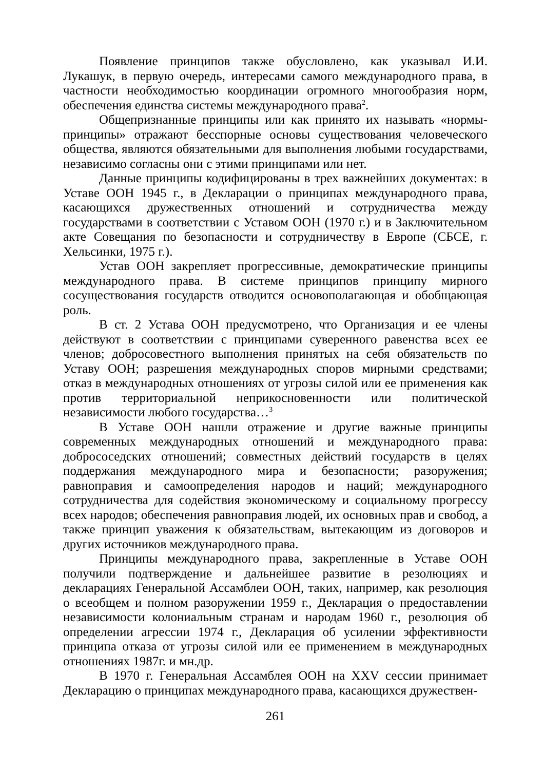Появление принципов также обусловлено, как указывал И.И. Лукашук, в первую очередь, интересами самого международного права, в частности необходимостью координации огромного многообразия норм, обеспечения единства системы международного права<sup>2</sup>.
Общепризнанные принципы или как принято их называть «нормы-принципы» отражают бесспорные основы существования человеческого общества, являются обязательными для выполнения любыми государствами, независимо согласны они с этими принципами или нет.
Данные принципы кодифицированы в трех важнейших документах: в Уставе ООН 1945 г., в Декларации о принципах международного права, касающихся дружественных отношений и сотрудничества между государствами в соответствии с Уставом ООН (1970 г.) и в Заключительном акте Совещания по безопасности и сотрудничеству в Европе (СБСЕ, г. Хельсинки, 1975 г.).
Устав ООН закрепляет прогрессивные, демократические принципы международного права. В системе принципов принципу мирного сосуществования государств отводится основополагающая и обобщающая роль.
В ст. 2 Устава ООН предусмотрено, что Организация и ее члены действуют в соответствии с принципами суверенного равенства всех ее членов; добросовестного выполнения принятых на себя обязательств по Уставу ООН; разрешения международных споров мирными средствами; отказ в международных отношениях от угрозы силой или ее применения как против территориальной неприкосновенности или политической независимости любого государства…<sup>3</sup>
В Уставе ООН нашли отражение и другие важные принципы современных международных отношений и международного права: добрососедских отношений; совместных действий государств в целях поддержания международного мира и безопасности; разоружения; равноправия и самоопределения народов и наций; международного сотрудничества для содействия экономическому и социальному прогрессу всех народов; обеспечения равноправия людей, их основных прав и свобод, а также принцип уважения к обязательствам, вытекающим из договоров и других источников международного права.
Принципы международного права, закрепленные в Уставе ООН получили подтверждение и дальнейшее развитие в резолюциях и декларациях Генеральной Ассамблеи ООН, таких, например, как резолюция о всеобщем и полном разоружении 1959 г., Декларация о предоставлении независимости колониальным странам и народам 1960 г., резолюция об определении агрессии 1974 г., Декларация об усилении эффективности принципа отказа от угрозы силой или ее применением в международных отношениях 1987г. и мн.др.
В 1970 г. Генеральная Ассамблея ООН на XXV сессии принимает Декларацию о принципах международного права, касающихся дружествен-
261